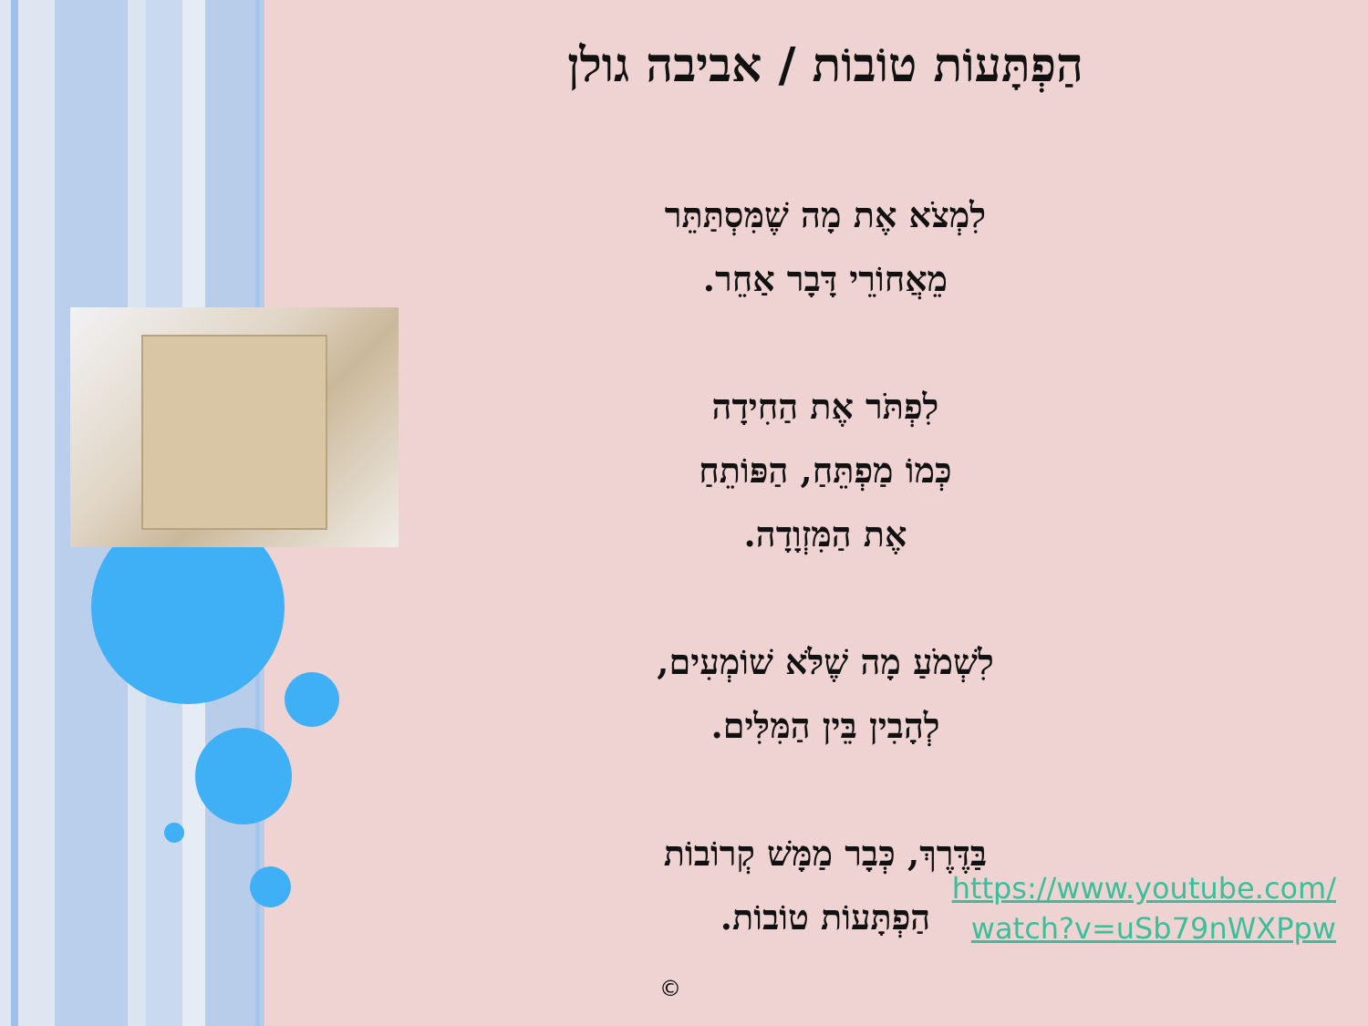הַפְתָּעוֹת טוֹבוֹת / אביבה גולן
לִמְצֹא אֶת מָה שֶׁמִּסְתַּתֵּר
מֵאֲחוֹרֵי דָּבָר אַחֵר.
לִפְתֹּר אֶת הַחִידָה
כְּמוֹ מַפְתֵּחַ, הַפּוֹתֵחַ
אֶת הַמִּזְוָדָה.
לִשְׁמֹעַ מָה שֶׁלֹּא שׁוֹמְעִים,
לְהָבִין בֵּין הַמִּלִּים.
בַּדֶּרֶךְ, כְּבָר מַמָּשׁ קְרוֹבוֹת
הַפְתָּעוֹת טוֹבוֹת.
https://www.youtube.com/
watch?v=uSb79nWXPpw
©